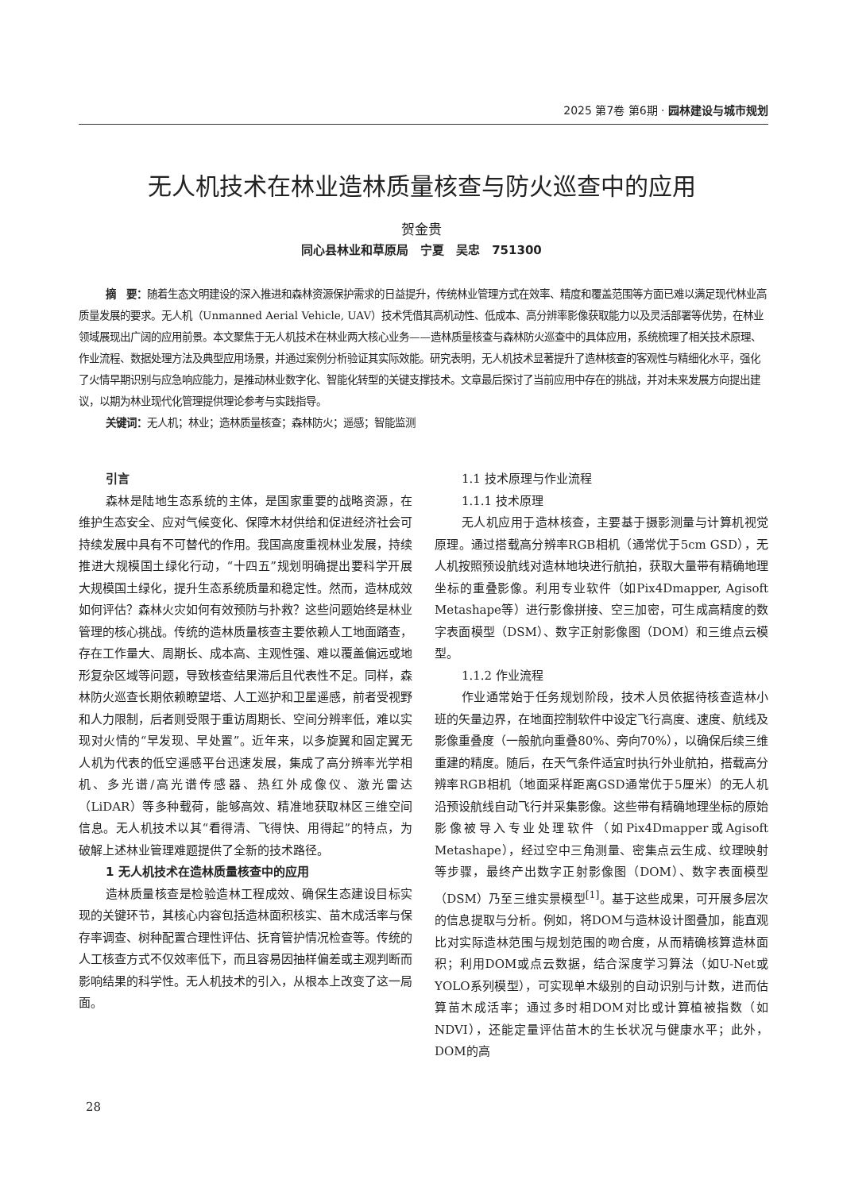2025 第7卷 第6期 · 园林建设与城市规划
无人机技术在林业造林质量核查与防火巡查中的应用
贺金贵
同心县林业和草原局　宁夏　吴忠　751300
摘　要：随着生态文明建设的深入推进和森林资源保护需求的日益提升，传统林业管理方式在效率、精度和覆盖范围等方面已难以满足现代林业高质量发展的要求。无人机（Unmanned Aerial Vehicle, UAV）技术凭借其高机动性、低成本、高分辨率影像获取能力以及灵活部署等优势，在林业领域展现出广阔的应用前景。本文聚焦于无人机技术在林业两大核心业务——造林质量核查与森林防火巡查中的具体应用，系统梳理了相关技术原理、作业流程、数据处理方法及典型应用场景，并通过案例分析验证其实际效能。研究表明，无人机技术显著提升了造林核查的客观性与精细化水平，强化了火情早期识别与应急响应能力，是推动林业数字化、智能化转型的关键支撑技术。文章最后探讨了当前应用中存在的挑战，并对未来发展方向提出建议，以期为林业现代化管理提供理论参考与实践指导。
关键词：无人机；林业；造林质量核查；森林防火；遥感；智能监测
引言
森林是陆地生态系统的主体，是国家重要的战略资源，在维护生态安全、应对气候变化、保障木材供给和促进经济社会可持续发展中具有不可替代的作用。我国高度重视林业发展，持续推进大规模国土绿化行动，“十四五”规划明确提出要科学开展大规模国土绿化，提升生态系统质量和稳定性。然而，造林成效如何评估？森林火灾如何有效预防与扑救？这些问题始终是林业管理的核心挑战。传统的造林质量核查主要依赖人工地面踏查，存在工作量大、周期长、成本高、主观性强、难以覆盖偏远或地形复杂区域等问题，导致核查结果滞后且代表性不足。同样，森林防火巡查长期依赖瞭望塔、人工巡护和卫星遥感，前者受视野和人力限制，后者则受限于重访周期长、空间分辨率低，难以实现对火情的“早发现、早处置”。近年来，以多旋翼和固定翼无人机为代表的低空遥感平台迅速发展，集成了高分辨率光学相机、多光谱/高光谱传感器、热红外成像仪、激光雷达（LiDAR）等多种载荷，能够高效、精准地获取林区三维空间信息。无人机技术以其“看得清、飞得快、用得起”的特点，为破解上述林业管理难题提供了全新的技术路径。
1 无人机技术在造林质量核查中的应用
造林质量核查是检验造林工程成效、确保生态建设目标实现的关键环节，其核心内容包括造林面积核实、苗木成活率与保存率调查、树种配置合理性评估、抚育管护情况检查等。传统的人工核查方式不仅效率低下，而且容易因抽样偏差或主观判断而影响结果的科学性。无人机技术的引入，从根本上改变了这一局面。
1.1 技术原理与作业流程
1.1.1 技术原理
无人机应用于造林核查，主要基于摄影测量与计算机视觉原理。通过搭载高分辨率RGB相机（通常优于5cm GSD），无人机按照预设航线对造林地块进行航拍，获取大量带有精确地理坐标的重叠影像。利用专业软件（如Pix4Dmapper, Agisoft Metashape等）进行影像拼接、空三加密，可生成高精度的数字表面模型（DSM）、数字正射影像图（DOM）和三维点云模型。
1.1.2 作业流程
作业通常始于任务规划阶段，技术人员依据待核查造林小班的矢量边界，在地面控制软件中设定飞行高度、速度、航线及影像重叠度（一般航向重叠80%、旁向70%），以确保后续三维重建的精度。随后，在天气条件适宜时执行外业航拍，搭载高分辨率RGB相机（地面采样距离GSD通常优于5厘米）的无人机沿预设航线自动飞行并采集影像。这些带有精确地理坐标的原始影像被导入专业处理软件（如Pix4Dmapper或Agisoft Metashape），经过空中三角测量、密集点云生成、纹理映射等步骤，最终产出数字正射影像图（DOM）、数字表面模型（DSM）乃至三维实景模型<sup>[1]</sup>。基于这些成果，可开展多层次的信息提取与分析。例如，将DOM与造林设计图叠加，能直观比对实际造林范围与规划范围的吻合度，从而精确核算造林面积；利用DOM或点云数据，结合深度学习算法（如U-Net或YOLO系列模型），可实现单木级别的自动识别与计数，进而估算苗木成活率；通过多时相DOM对比或计算植被指数（如NDVI），还能定量评估苗木的生长状况与健康水平；此外，DOM的高
28